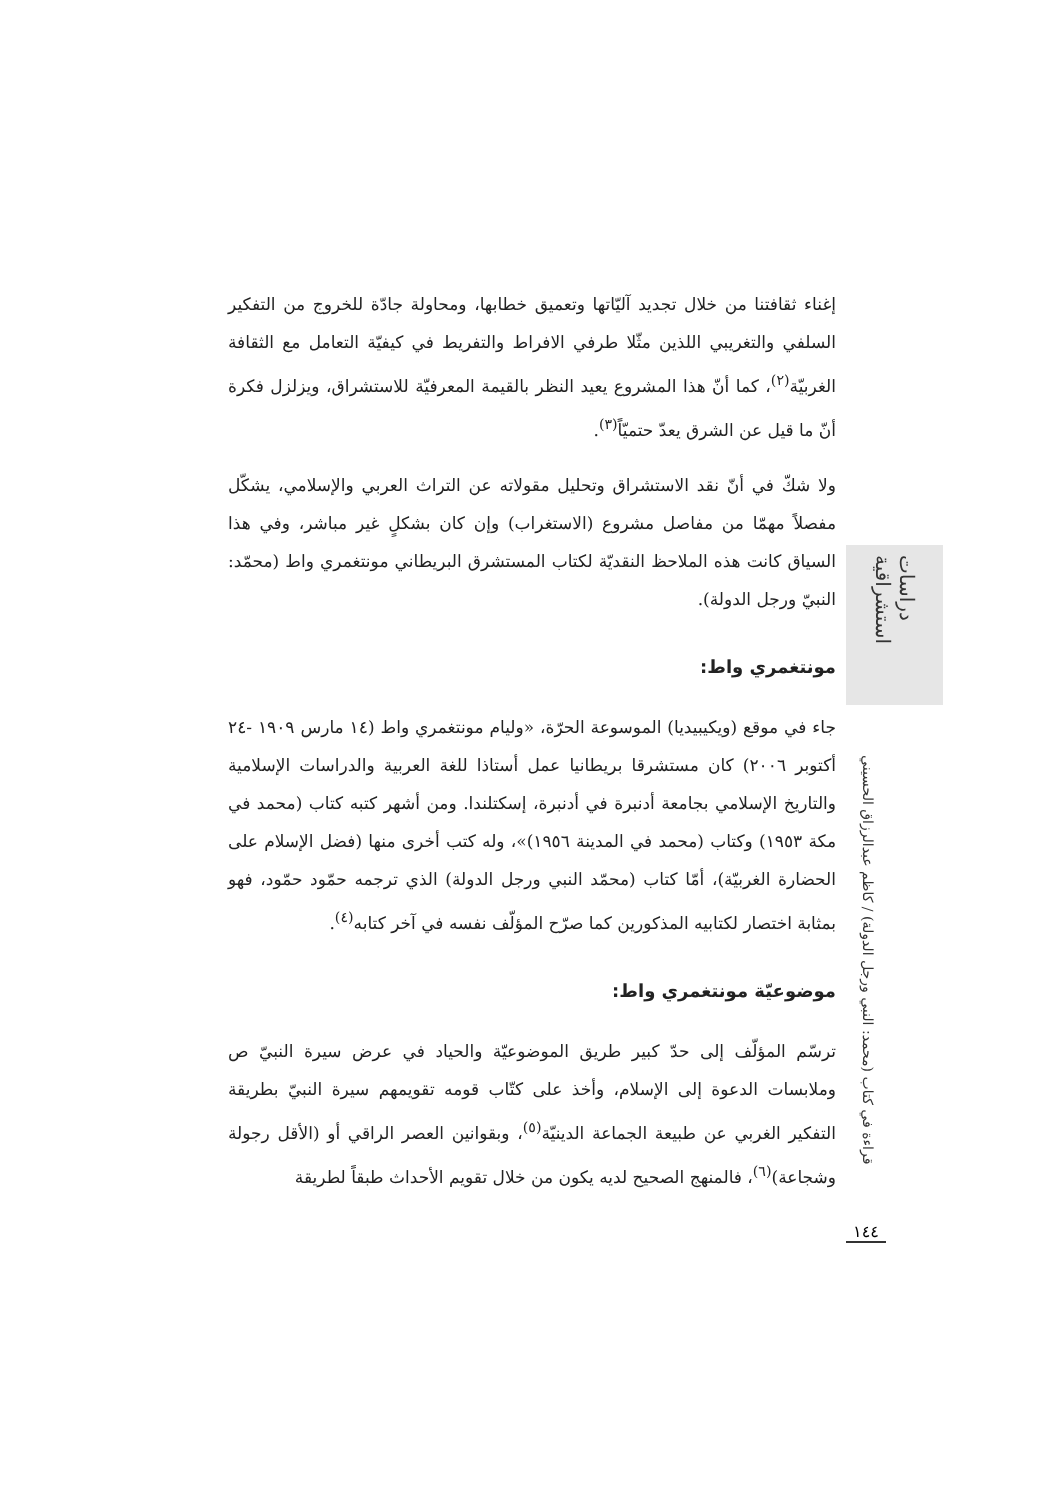دراسات استشراقية
إغناء ثقافتنا من خلال تجديد آليّاتها وتعميق خطابها، ومحاولة جادّة للخروج من التفكير السلفي والتغريبي اللذين مثّلا طرفي الافراط والتفريط في كيفيّة التعامل مع الثقافة الغربيّة<sup>(٢)</sup>، كما أنّ هذا المشروع يعيد النظر بالقيمة المعرفيّة للاستشراق، ويزلزل فكرة أنّ ما قيل عن الشرق يعدّ حتميّاً<sup>(٣)</sup>.
ولا شكّ في أنّ نقد الاستشراق وتحليل مقولاته عن التراث العربي والإسلامي، يشكّل مفصلاً مهمّا من مفاصل مشروع (الاستغراب) وإن كان بشكلٍ غير مباشر، وفي هذا السياق كانت هذه الملاحظ النقديّة لكتاب المستشرق البريطاني مونتغمري واط (محمّد: النبيّ ورجل الدولة).
مونتغمري واط:
جاء في موقع (ويكيبيديا) الموسوعة الحرّة، «وليام مونتغمري واط (١٤ مارس ١٩٠٩ -٢٤ أكتوبر ٢٠٠٦) كان مستشرقا بريطانيا عمل أستاذا للغة العربية والدراسات الإسلامية والتاريخ الإسلامي بجامعة أدنبرة في أدنبرة، إسكتلندا. ومن أشهر كتبه كتاب (محمد في مكة ١٩٥٣) وكتاب (محمد في المدينة ١٩٥٦)»، وله كتب أخرى منها (فضل الإسلام على الحضارة الغربيّة)، أمّا كتاب (محمّد النبي ورجل الدولة) الذي ترجمه حمّود حمّود، فهو بمثابة اختصار لكتابيه المذكورين كما صرّح المؤلّف نفسه في آخر كتابه<sup>(٤)</sup>.
موضوعيّة مونتغمري واط:
ترسّم المؤلّف إلى حدّ كبير طريق الموضوعيّة والحياد في عرض سيرة النبيّ ص وملابسات الدعوة إلى الإسلام، وأخذ على كتّاب قومه تقويمهم سيرة النبيّ بطريقة التفكير الغربي عن طبيعة الجماعة الدينيّة<sup>(٥)</sup>، وبقوانين العصر الراقي أو (الأقل رجولة وشجاعة)<sup>(٦)</sup>، فالمنهج الصحيح لديه يكون من خلال تقويم الأحداث طبقاً لطريقة
قراءة في كتاب (محمد: النبي ورجل الدولة) / كاظم عبدالرزاق الحسيني
١٤٤